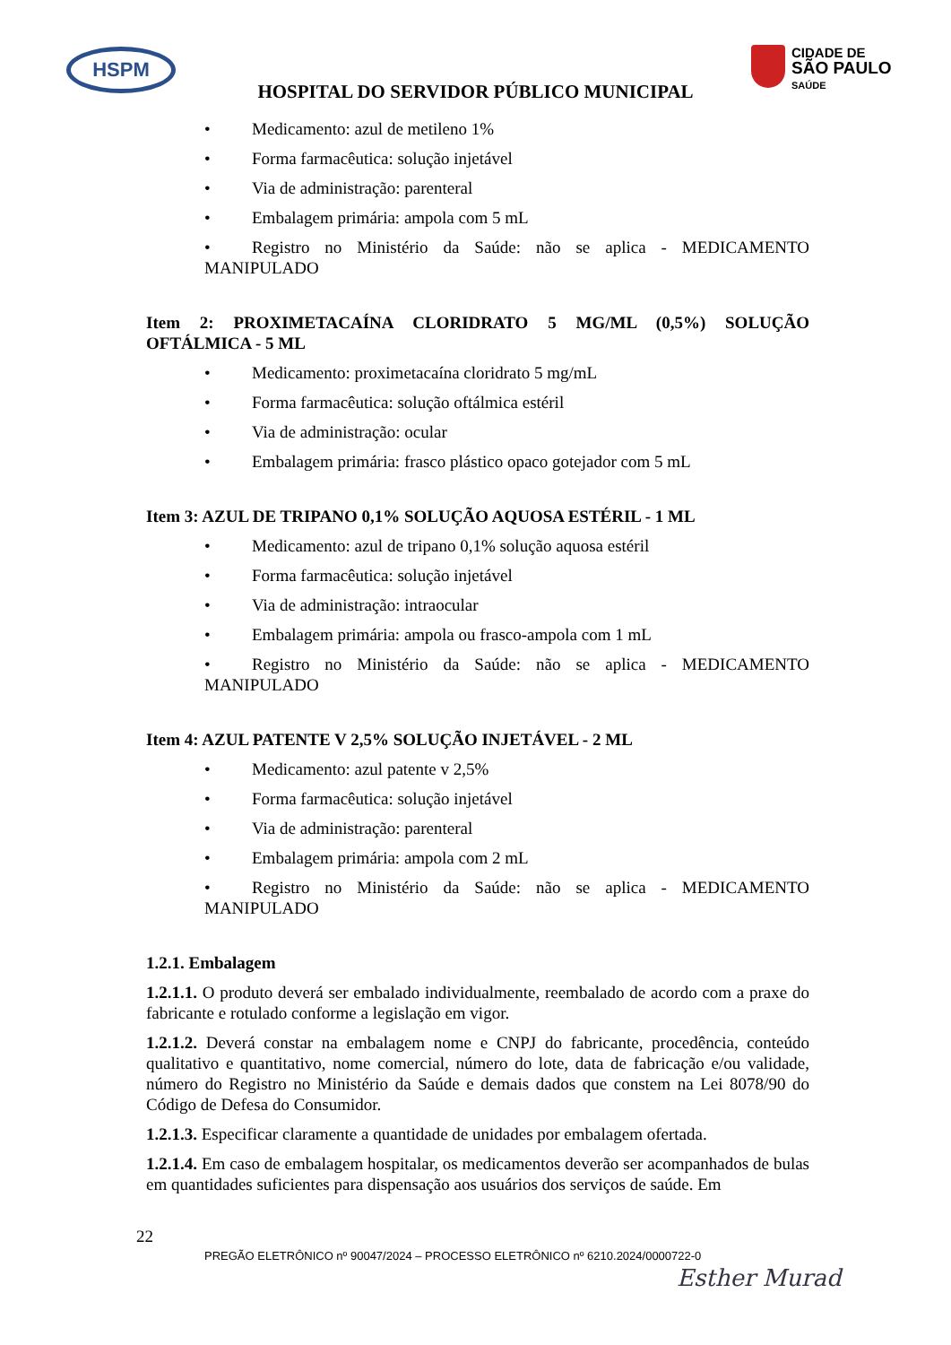HSPM
CIDADE DE
SÃO PAULO
SAÚDE
HOSPITAL DO SERVIDOR PÚBLICO MUNICIPAL
• Medicamento: azul de metileno 1%
• Forma farmacêutica: solução injetável
• Via de administração: parenteral
• Embalagem primária: ampola com 5 mL
• Registro no Ministério da Saúde: não se aplica - MEDICAMENTO MANIPULADO
Item 2: PROXIMETACAÍNA CLORIDRATO 5 MG/ML (0,5%) SOLUÇÃO OFTÁLMICA - 5 ML
• Medicamento: proximetacaína cloridrato 5 mg/mL
• Forma farmacêutica: solução oftálmica estéril
• Via de administração: ocular
• Embalagem primária: frasco plástico opaco gotejador com 5 mL
Item 3: AZUL DE TRIPANO 0,1% SOLUÇÃO AQUOSA ESTÉRIL - 1 ML
• Medicamento: azul de tripano 0,1% solução aquosa estéril
• Forma farmacêutica: solução injetável
• Via de administração: intraocular
• Embalagem primária: ampola ou frasco-ampola com 1 mL
• Registro no Ministério da Saúde: não se aplica - MEDICAMENTO MANIPULADO
Item 4: AZUL PATENTE V 2,5% SOLUÇÃO INJETÁVEL - 2 ML
• Medicamento: azul patente v 2,5%
• Forma farmacêutica: solução injetável
• Via de administração: parenteral
• Embalagem primária: ampola com 2 mL
• Registro no Ministério da Saúde: não se aplica - MEDICAMENTO MANIPULADO
1.2.1. Embalagem
1.2.1.1. O produto deverá ser embalado individualmente, reembalado de acordo com a praxe do fabricante e rotulado conforme a legislação em vigor.
1.2.1.2. Deverá constar na embalagem nome e CNPJ do fabricante, procedência, conteúdo qualitativo e quantitativo, nome comercial, número do lote, data de fabricação e/ou validade, número do Registro no Ministério da Saúde e demais dados que constem na Lei 8078/90 do Código de Defesa do Consumidor.
1.2.1.3. Especificar claramente a quantidade de unidades por embalagem ofertada.
1.2.1.4. Em caso de embalagem hospitalar, os medicamentos deverão ser acompanhados de bulas em quantidades suficientes para dispensação aos usuários dos serviços de saúde. Em
22
PREGÃO ELETRÔNICO nº 90047/2024 – PROCESSO ELETRÔNICO nº 6210.2024/0000722-0
Esther Murad